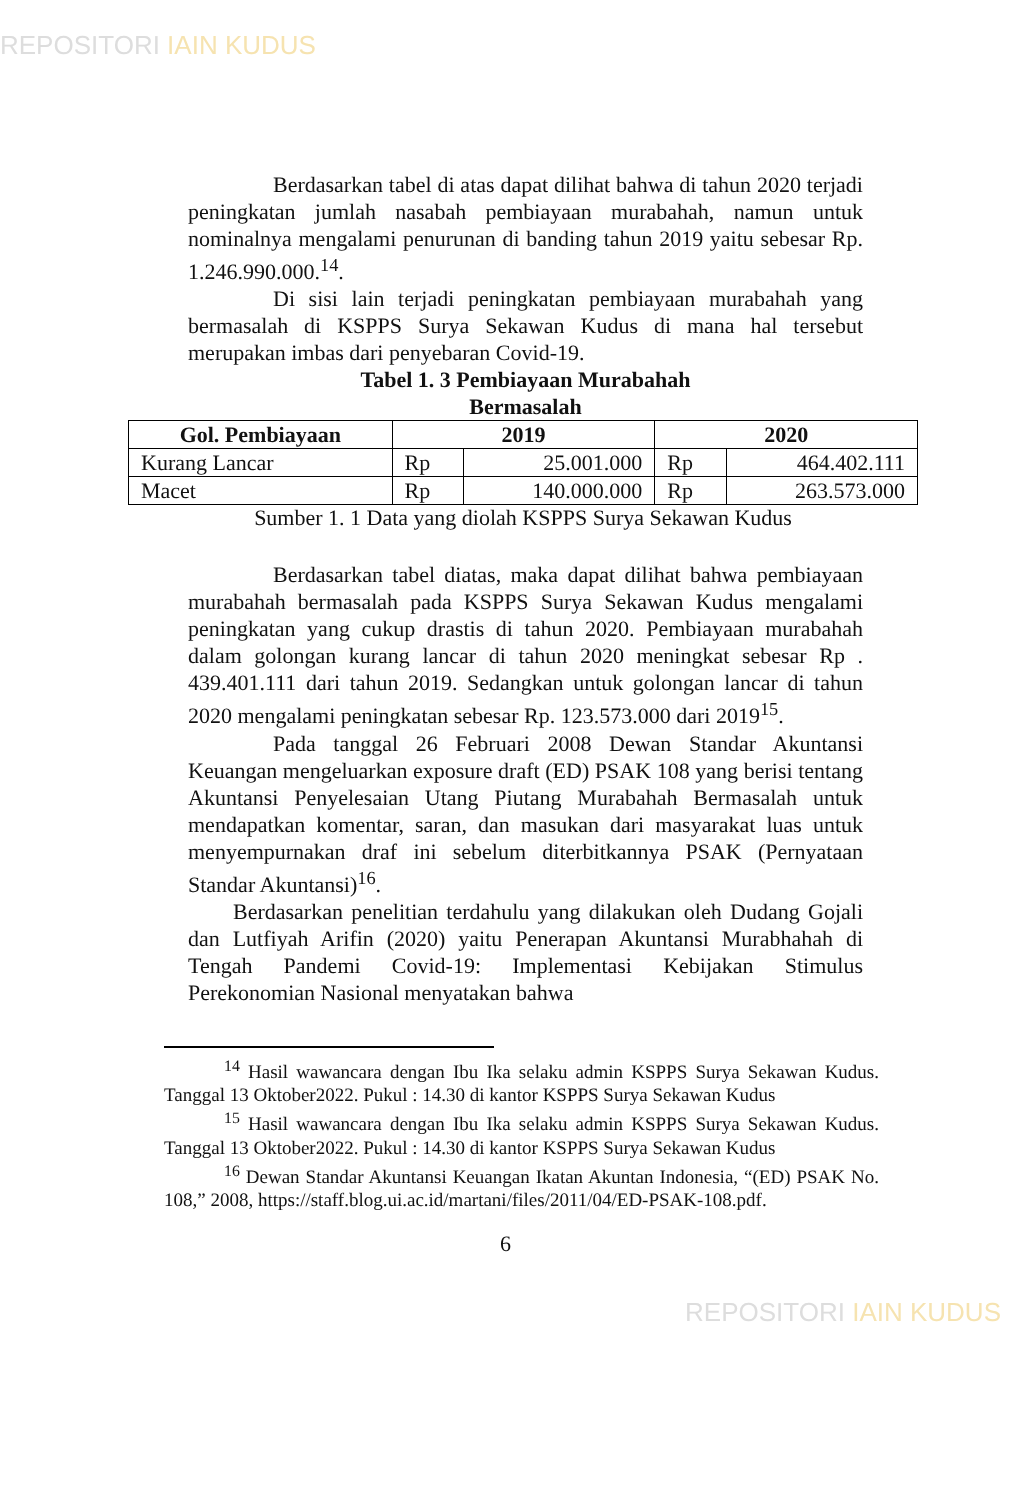REPOSITORI IAIN KUDUS
Berdasarkan tabel di atas dapat dilihat bahwa di tahun 2020 terjadi peningkatan jumlah nasabah pembiayaan murabahah, namun untuk nominalnya mengalami penurunan di banding tahun 2019 yaitu sebesar Rp. 1.246.990.000.<sup>14</sup>.
Di sisi lain terjadi peningkatan pembiayaan murabahah yang bermasalah di KSPPS Surya Sekawan Kudus di mana hal tersebut merupakan imbas dari penyebaran Covid-19.
Tabel 1. 3 Pembiayaan Murabahah
Bermasalah
| Gol. Pembiayaan | 2019 | | 2020 | |
| --- | --- | --- | --- | --- |
| Kurang Lancar | Rp | 25.001.000 | Rp | 464.402.111 |
| Macet | Rp | 140.000.000 | Rp | 263.573.000 |
Sumber 1. 1 Data yang diolah KSPPS Surya Sekawan Kudus
Berdasarkan tabel diatas, maka dapat dilihat bahwa pembiayaan murabahah bermasalah pada KSPPS Surya Sekawan Kudus mengalami peningkatan yang cukup drastis di tahun 2020. Pembiayaan murabahah dalam golongan kurang lancar di tahun 2020 meningkat sebesar Rp . 439.401.111 dari tahun 2019. Sedangkan untuk golongan lancar di tahun 2020 mengalami peningkatan sebesar Rp. 123.573.000 dari 2019<sup>15</sup>.
Pada tanggal 26 Februari 2008 Dewan Standar Akuntansi Keuangan mengeluarkan exposure draft (ED) PSAK 108 yang berisi tentang Akuntansi Penyelesaian Utang Piutang Murabahah Bermasalah untuk mendapatkan komentar, saran, dan masukan dari masyarakat luas untuk menyempurnakan draf ini sebelum diterbitkannya PSAK (Pernyataan Standar Akuntansi)<sup>16</sup>.
Berdasarkan penelitian terdahulu yang dilakukan oleh Dudang Gojali dan Lutfiyah Arifin (2020) yaitu Penerapan Akuntansi Murabhahah di Tengah Pandemi Covid-19: Implementasi Kebijakan Stimulus Perekonomian Nasional menyatakan bahwa
<sup>14</sup> Hasil wawancara dengan Ibu Ika selaku admin KSPPS Surya Sekawan Kudus. Tanggal 13 Oktober2022. Pukul : 14.30 di kantor KSPPS Surya Sekawan Kudus
<sup>15</sup> Hasil wawancara dengan Ibu Ika selaku admin KSPPS Surya Sekawan Kudus. Tanggal 13 Oktober2022. Pukul : 14.30 di kantor KSPPS Surya Sekawan Kudus
<sup>16</sup> Dewan Standar Akuntansi Keuangan Ikatan Akuntan Indonesia, “(ED) PSAK No. 108,” 2008, https://staff.blog.ui.ac.id/martani/files/2011/04/ED-PSAK-108.pdf.
6
REPOSITORI IAIN KUDUS